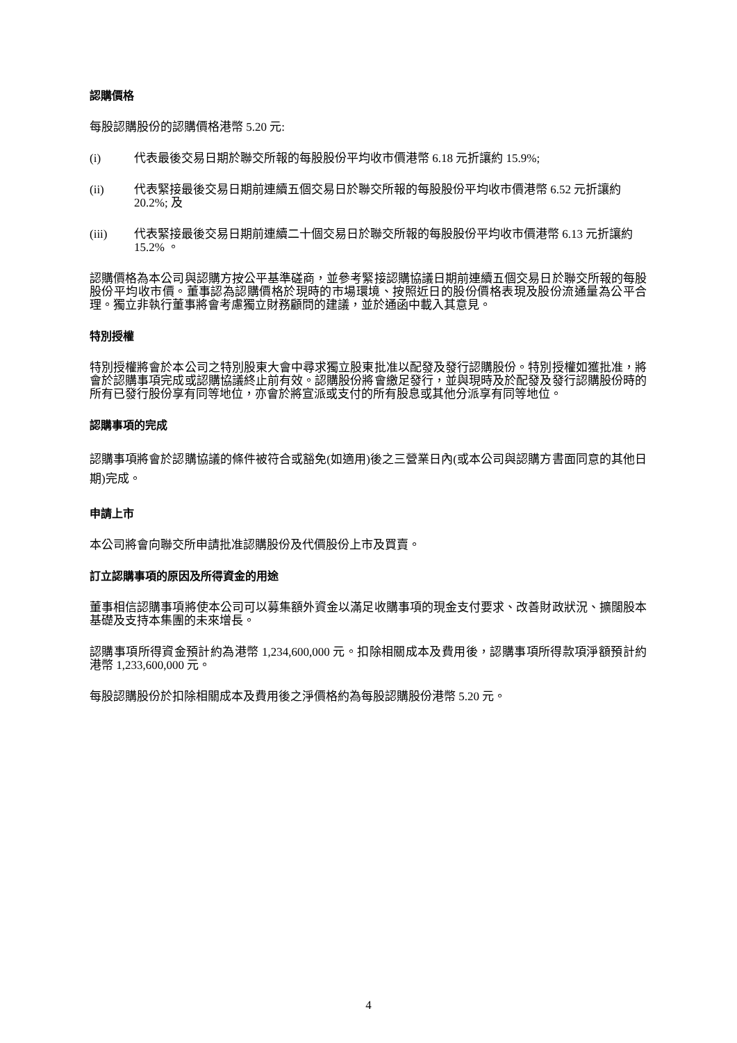認購價格
每股認購股份的認購價格港幣 5.20 元:
(i) 代表最後交易日期於聯交所報的每股股份平均收市價港幣 6.18 元折讓約 15.9%;
(ii) 代表緊接最後交易日期前連續五個交易日於聯交所報的每股股份平均收市價港幣 6.52 元折讓約 20.2%; 及
(iii) 代表緊接最後交易日期前連續二十個交易日於聯交所報的每股股份平均收市價港幣 6.13 元折讓約 15.2% 。
認購價格為本公司與認購方按公平基準磋商，並參考緊接認購協議日期前連續五個交易日於聯交所報的每股股份平均收市價。董事認為認購價格於現時的市場環境、按照近日的股份價格表現及股份流通量為公平合理。獨立非執行董事將會考慮獨立財務顧問的建議，並於通函中載入其意見。
特別授權
特別授權將會於本公司之特別股東大會中尋求獨立股東批准以配發及發行認購股份。特別授權如獲批准，將會於認購事項完成或認購協議終止前有效。認購股份將會繳足發行，並與現時及於配發及發行認購股份時的所有已發行股份享有同等地位，亦會於將宣派或支付的所有股息或其他分派享有同等地位。
認購事項的完成
認購事項將會於認購協議的條件被符合或豁免(如適用)後之三營業日內(或本公司與認購方書面同意的其他日期)完成。
申請上市
本公司將會向聯交所申請批准認購股份及代價股份上市及買賣。
訂立認購事項的原因及所得資金的用途
董事相信認購事項將使本公司可以募集額外資金以滿足收購事項的現金支付要求、改善財政狀況、擴闊股本基礎及支持本集團的未來增長。
認購事項所得資金預計約為港幣 1,234,600,000 元。扣除相關成本及費用後，認購事項所得款項淨額預計約港幣 1,233,600,000 元。
每股認購股份於扣除相關成本及費用後之淨價格約為每股認購股份港幣 5.20 元。
4